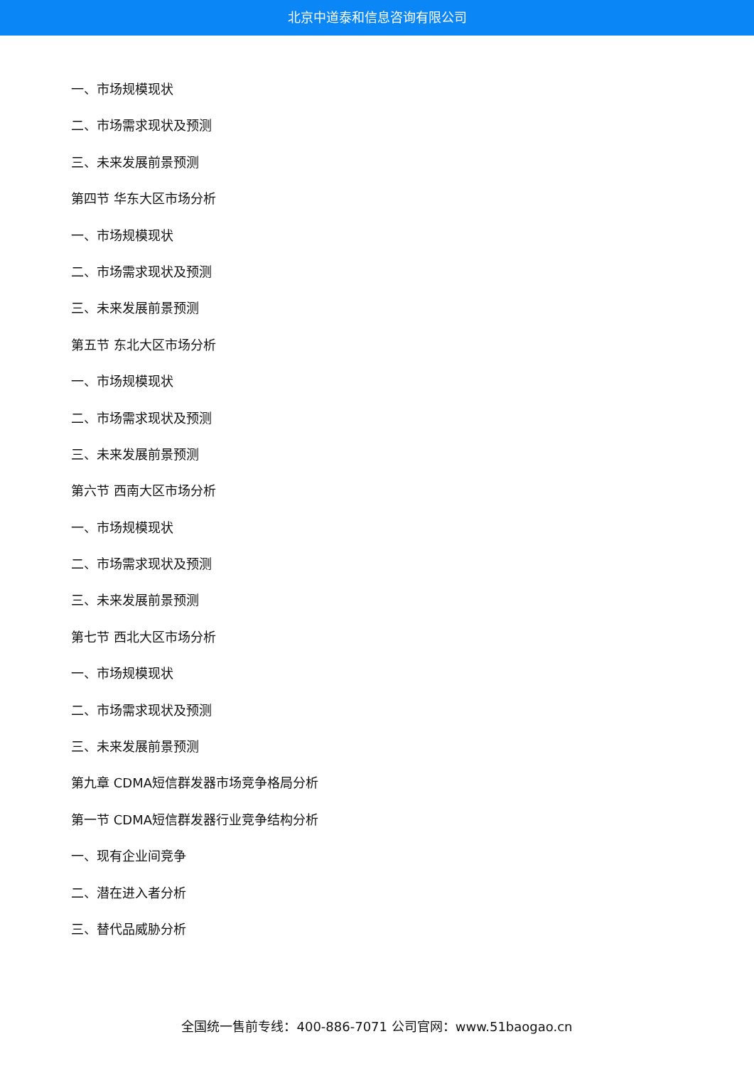北京中道泰和信息咨询有限公司
一、市场规模现状
二、市场需求现状及预测
三、未来发展前景预测
第四节 华东大区市场分析
一、市场规模现状
二、市场需求现状及预测
三、未来发展前景预测
第五节 东北大区市场分析
一、市场规模现状
二、市场需求现状及预测
三、未来发展前景预测
第六节 西南大区市场分析
一、市场规模现状
二、市场需求现状及预测
三、未来发展前景预测
第七节 西北大区市场分析
一、市场规模现状
二、市场需求现状及预测
三、未来发展前景预测
第九章 CDMA短信群发器市场竞争格局分析
第一节 CDMA短信群发器行业竞争结构分析
一、现有企业间竞争
二、潜在进入者分析
三、替代品威胁分析
全国统一售前专线：400-886-7071 公司官网：www.51baogao.cn